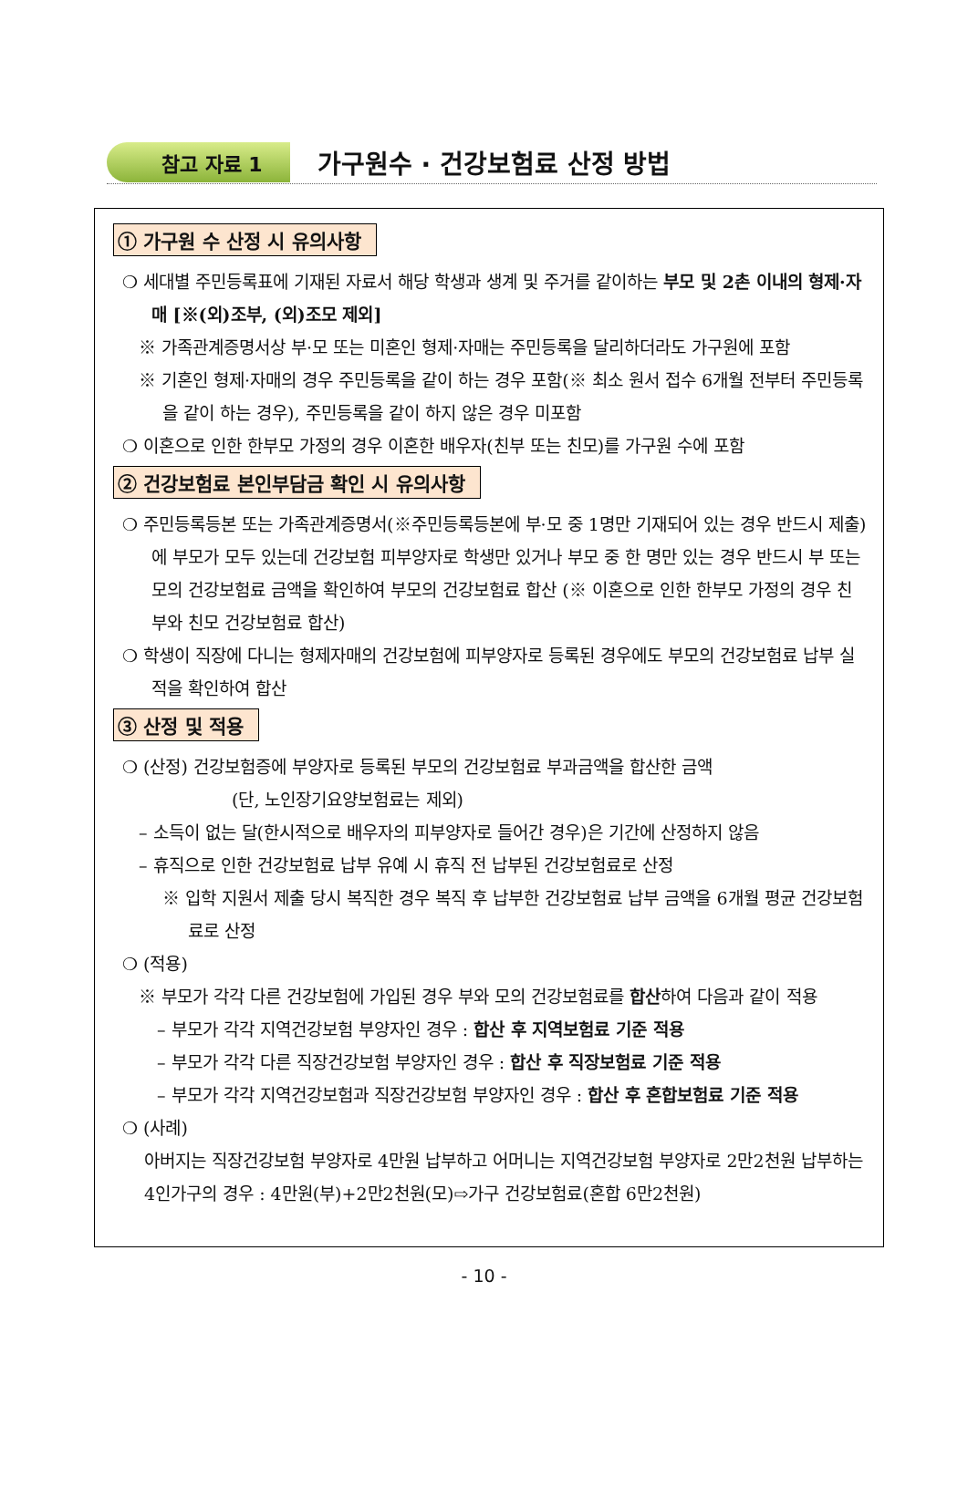참고 자료 1 가구원수 · 건강보험료 산정 방법
① 가구원 수 산정 시 유의사항
❍ 세대별 주민등록표에 기재된 자료서 해당 학생과 생계 및 주거를 같이하는 부모 및 2촌 이내의 형제·자매 [※(외)조부, (외)조모 제외]
※ 가족관계증명서상 부·모 또는 미혼인 형제·자매는 주민등록을 달리하더라도 가구원에 포함
※ 기혼인 형제·자매의 경우 주민등록을 같이 하는 경우 포함(※ 최소 원서 접수 6개월 전부터 주민등록을 같이 하는 경우), 주민등록을 같이 하지 않은 경우 미포함
❍ 이혼으로 인한 한부모 가정의 경우 이혼한 배우자(친부 또는 친모)를 가구원 수에 포함
② 건강보험료 본인부담금 확인 시 유의사항
❍ 주민등록등본 또는 가족관계증명서(※주민등록등본에 부·모 중 1명만 기재되어 있는 경우 반드시 제출)에 부모가 모두 있는데 건강보험 피부양자로 학생만 있거나 부모 중 한 명만 있는 경우 반드시 부 또는 모의 건강보험료 금액을 확인하여 부모의 건강보험료 합산 (※ 이혼으로 인한 한부모 가정의 경우 친부와 친모 건강보험료 합산)
❍ 학생이 직장에 다니는 형제자매의 건강보험에 피부양자로 등록된 경우에도 부모의 건강보험료 납부 실적을 확인하여 합산
③ 산정 및 적용
❍ (산정) 건강보험증에 부양자로 등록된 부모의 건강보험료 부과금액을 합산한 금액
(단, 노인장기요양보험료는 제외)
– 소득이 없는 달(한시적으로 배우자의 피부양자로 들어간 경우)은 기간에 산정하지 않음
– 휴직으로 인한 건강보험료 납부 유예 시 휴직 전 납부된 건강보험료로 산정
※ 입학 지원서 제출 당시 복직한 경우 복직 후 납부한 건강보험료 납부 금액을 6개월 평균 건강보험료로 산정
❍ (적용)
※ 부모가 각각 다른 건강보험에 가입된 경우 부와 모의 건강보험료를 합산하여 다음과 같이 적용
– 부모가 각각 지역건강보험 부양자인 경우 : 합산 후 지역보험료 기준 적용
– 부모가 각각 다른 직장건강보험 부양자인 경우 : 합산 후 직장보험료 기준 적용
– 부모가 각각 지역건강보험과 직장건강보험 부양자인 경우 : 합산 후 혼합보험료 기준 적용
❍ (사례)
아버지는 직장건강보험 부양자로 4만원 납부하고 어머니는 지역건강보험 부양자로 2만2천원 납부하는 4인가구의 경우 : 4만원(부)+2만2천원(모)⇨가구 건강보험료(혼합 6만2천원)
- 10 -